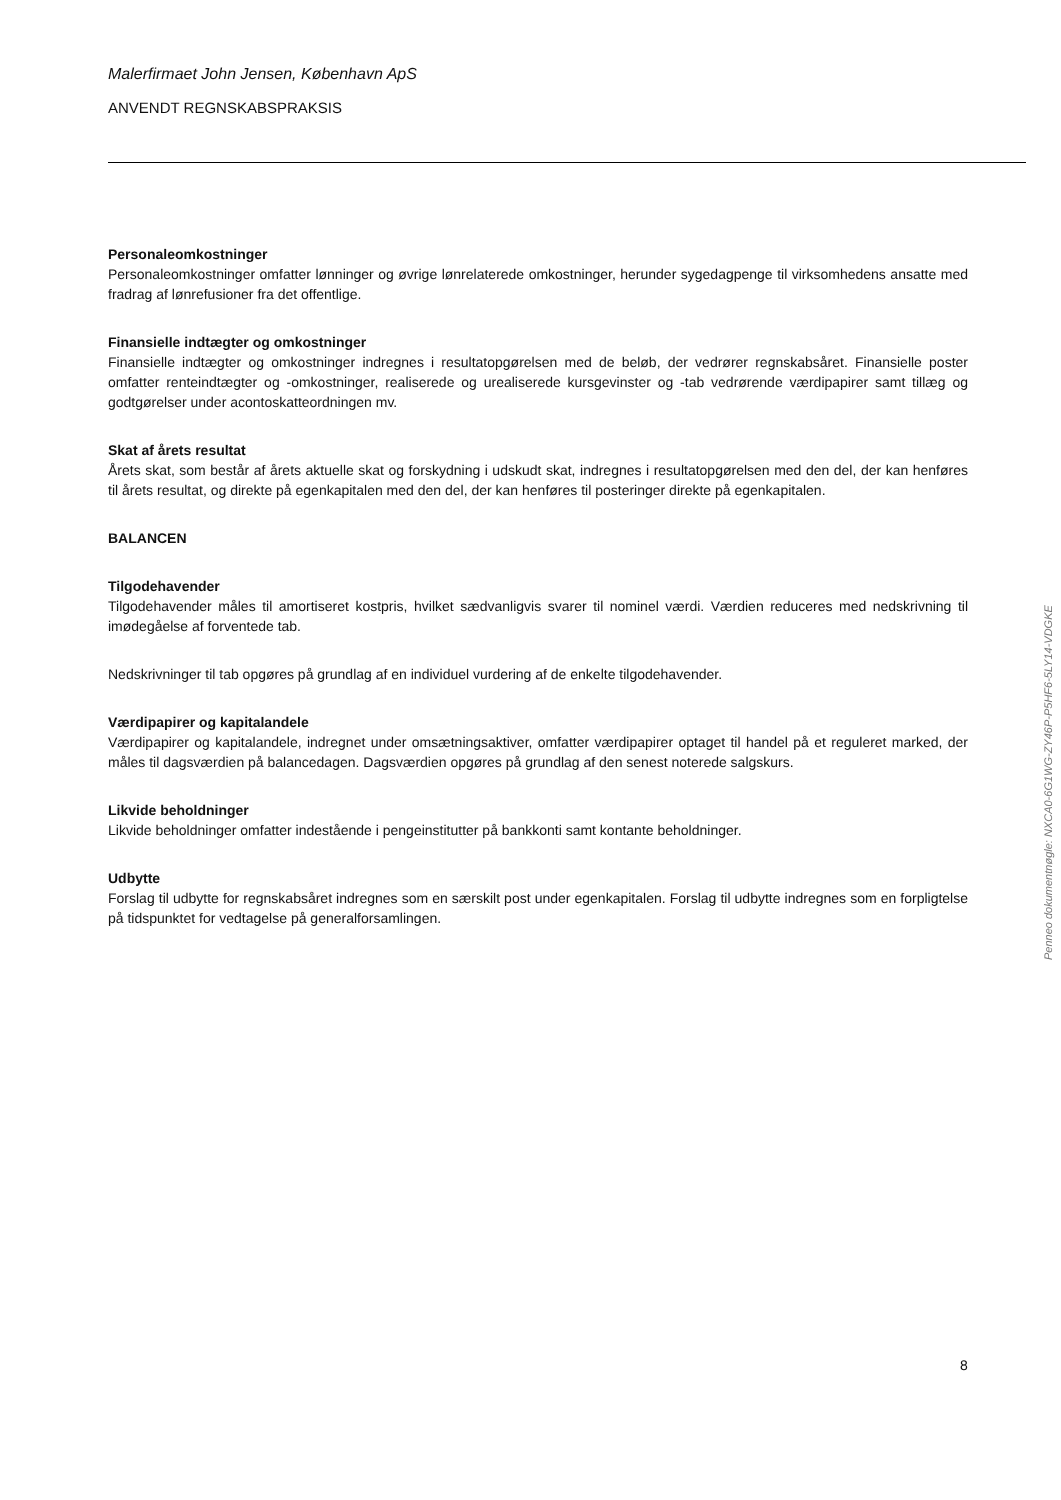Malerfirmaet John Jensen, København ApS
ANVENDT REGNSKABSPRAKSIS
Personaleomkostninger
Personaleomkostninger omfatter lønninger og øvrige lønrelaterede omkostninger, herunder sygedagpenge til virksomhedens ansatte med fradrag af lønrefusioner fra det offentlige.
Finansielle indtægter og omkostninger
Finansielle indtægter og omkostninger indregnes i resultatopgørelsen med de beløb, der vedrører regnskabsåret. Finansielle poster omfatter renteindtægter og -omkostninger, realiserede og urealiserede kursgevinster og -tab vedrørende værdipapirer samt tillæg og godtgørelser under acontoskatteordningen mv.
Skat af årets resultat
Årets skat, som består af årets aktuelle skat og forskydning i udskudt skat, indregnes i resultatopgørelsen med den del, der kan henføres til årets resultat, og direkte på egenkapitalen med den del, der kan henføres til posteringer direkte på egenkapitalen.
BALANCEN
Tilgodehavender
Tilgodehavender måles til amortiseret kostpris, hvilket sædvanligvis svarer til nominel værdi. Værdien reduceres med nedskrivning til imødegåelse af forventede tab.
Nedskrivninger til tab opgøres på grundlag af en individuel vurdering af de enkelte tilgodehavender.
Værdipapirer og kapitalandele
Værdipapirer og kapitalandele, indregnet under omsætningsaktiver, omfatter værdipapirer optaget til handel på et reguleret marked, der måles til dagsværdien på balancedagen. Dagsværdien opgøres på grundlag af den senest noterede salgskurs.
Likvide beholdninger
Likvide beholdninger omfatter indestående i pengeinstitutter på bankkonti samt kontante beholdninger.
Udbytte
Forslag til udbytte for regnskabsåret indregnes som en særskilt post under egenkapitalen. Forslag til udbytte indregnes som en forpligtelse på tidspunktet for vedtagelse på generalforsamlingen.
Penneo dokumentnøgle: NXCA0-6G1WG-ZY46P-P5HF6-5LY14-VDGKE
8